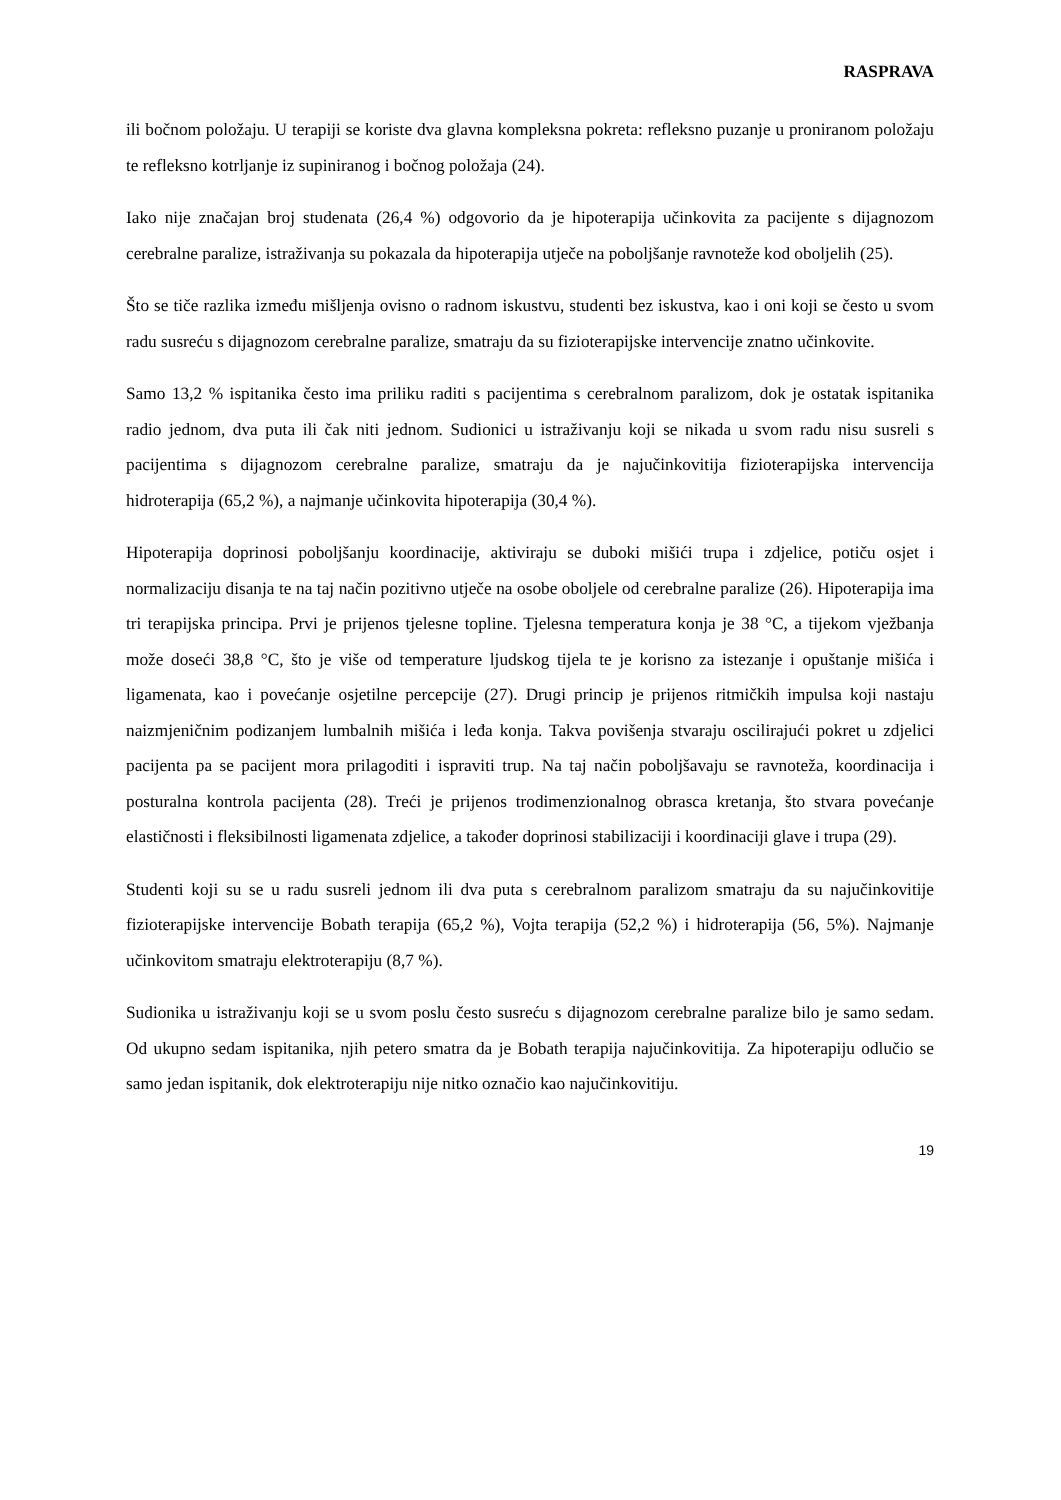RASPRAVA
ili bočnom položaju. U terapiji se koriste dva glavna kompleksna pokreta: refleksno puzanje u proniranom položaju te refleksno kotrljanje iz supiniranog i bočnog položaja (24).
Iako nije značajan broj studenata (26,4 %) odgovorio da je hipoterapija učinkovita za pacijente s dijagnozom cerebralne paralize, istraživanja su pokazala da hipoterapija utječe na poboljšanje ravnoteže kod oboljelih (25).
Što se tiče razlika između mišljenja ovisno o radnom iskustvu, studenti bez iskustva, kao i oni koji se često u svom radu susreću s dijagnozom cerebralne paralize, smatraju da su fizioterapijske intervencije znatno učinkovite.
Samo 13,2 % ispitanika često ima priliku raditi s pacijentima s cerebralnom paralizom, dok je ostatak ispitanika radio jednom, dva puta ili čak niti jednom. Sudionici u istraživanju koji se nikada u svom radu nisu susreli s pacijentima s dijagnozom cerebralne paralize, smatraju da je najučinkovitija fizioterapijska intervencija hidroterapija (65,2 %), a najmanje učinkovita hipoterapija (30,4 %).
Hipoterapija doprinosi poboljšanju koordinacije, aktiviraju se duboki mišići trupa i zdjelice, potiču osjet i normalizaciju disanja te na taj način pozitivno utječe na osobe oboljele od cerebralne paralize (26). Hipoterapija ima tri terapijska principa. Prvi je prijenos tjelesne topline. Tjelesna temperatura konja je 38 °C, a tijekom vježbanja može doseći 38,8 °C, što je više od temperature ljudskog tijela te je korisno za istezanje i opuštanje mišića i ligamenata, kao i povećanje osjetilne percepcije (27). Drugi princip je prijenos ritmičkih impulsa koji nastaju naizmjeničnim podizanjem lumbalnih mišića i leđa konja. Takva povišenja stvaraju oscilirajući pokret u zdjelici pacijenta pa se pacijent mora prilagoditi i ispraviti trup. Na taj način poboljšavaju se ravnoteža, koordinacija i posturalna kontrola pacijenta (28). Treći je prijenos trodimenzionalnog obrasca kretanja, što stvara povećanje elastičnosti i fleksibilnosti ligamenata zdjelice, a također doprinosi stabilizaciji i koordinaciji glave i trupa (29).
Studenti koji su se u radu susreli jednom ili dva puta s cerebralnom paralizom smatraju da su najučinkovitije fizioterapijske intervencije Bobath terapija (65,2 %), Vojta terapija (52,2 %) i hidroterapija (56, 5%). Najmanje učinkovitom smatraju elektroterapiju (8,7 %).
Sudionika u istraživanju koji se u svom poslu često susreću s dijagnozom cerebralne paralize bilo je samo sedam. Od ukupno sedam ispitanika, njih petero smatra da je Bobath terapija najučinkovitija. Za hipoterapiju odlučio se samo jedan ispitanik, dok elektroterapiju nije nitko označio kao najučinkovitiju.
19